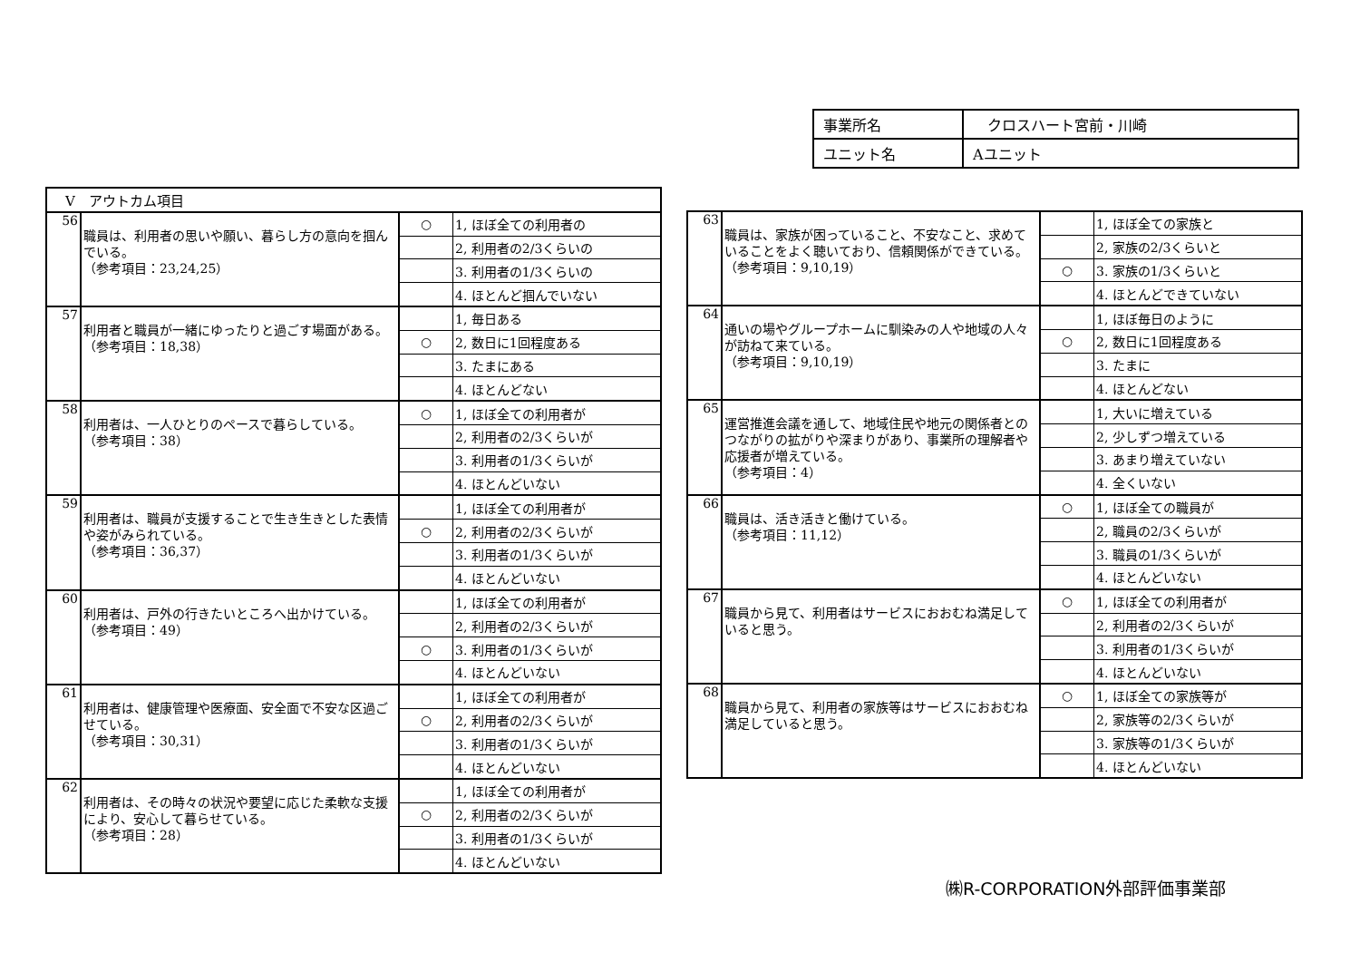| 事業所名 | クロスハート宮前・川崎 |
| ユニット名 | Aユニット |
| Ⅴ アウトカム項目 | | | |
| 56 | 職員は、利用者の思いや願い、暮らし方の意向を掴んでいる。 （参考項目：23,24,25） | ○ | 1, ほぼ全ての利用者の |
| | | | 2, 利用者の2/3くらいの |
| | | | 3. 利用者の1/3くらいの |
| | | | 4. ほとんど掴んでいない |
| 57 | 利用者と職員が一緒にゆったりと過ごす場面がある。 （参考項目：18,38） | | 1, 毎日ある |
| | | ○ | 2, 数日に1回程度ある |
| | | | 3. たまにある |
| | | | 4. ほとんどない |
| 58 | 利用者は、一人ひとりのペースで暮らしている。 （参考項目：38） | ○ | 1, ほぼ全ての利用者が |
| | | | 2, 利用者の2/3くらいが |
| | | | 3. 利用者の1/3くらいが |
| | | | 4. ほとんどいない |
| 59 | 利用者は、職員が支援することで生き生きとした表情や姿がみられている。 （参考項目：36,37） | | 1, ほぼ全ての利用者が |
| | | ○ | 2, 利用者の2/3くらいが |
| | | | 3. 利用者の1/3くらいが |
| | | | 4. ほとんどいない |
| 60 | 利用者は、戸外の行きたいところへ出かけている。 （参考項目：49） | | 1, ほぼ全ての利用者が |
| | | | 2, 利用者の2/3くらいが |
| | | ○ | 3. 利用者の1/3くらいが |
| | | | 4. ほとんどいない |
| 61 | 利用者は、健康管理や医療面、安全面で不安な区過ごせている。 （参考項目：30,31） | | 1, ほぼ全ての利用者が |
| | | ○ | 2, 利用者の2/3くらいが |
| | | | 3. 利用者の1/3くらいが |
| | | | 4. ほとんどいない |
| 62 | 利用者は、その時々の状況や要望に応じた柔軟な支援により、安心して暮らせている。 （参考項目：28） | | 1, ほぼ全ての利用者が |
| | | ○ | 2, 利用者の2/3くらいが |
| | | | 3. 利用者の1/3くらいが |
| | | | 4. ほとんどいない |
| 63 | 職員は、家族が困っていること、不安なこと、求めていることをよく聴いており、信頼関係ができている。 （参考項目：9,10,19） | | 1, ほぼ全ての家族と |
| | | | 2, 家族の2/3くらいと |
| | | ○ | 3. 家族の1/3くらいと |
| | | | 4. ほとんどできていない |
| 64 | 通いの場やグループホームに馴染みの人や地域の人々が訪ねて来ている。 （参考項目：9,10,19） | | 1, ほぼ毎日のように |
| | | ○ | 2, 数日に1回程度ある |
| | | | 3. たまに |
| | | | 4. ほとんどない |
| 65 | 運営推進会議を通して、地域住民や地元の関係者とのつながりの拡がりや深まりがあり、事業所の理解者や応援者が増えている。 （参考項目：4） | | 1, 大いに増えている |
| | | | 2, 少しずつ増えている |
| | | | 3. あまり増えていない |
| | | | 4. 全くいない |
| 66 | 職員は、活き活きと働けている。 （参考項目：11,12） | ○ | 1, ほぼ全ての職員が |
| | | | 2, 職員の2/3くらいが |
| | | | 3. 職員の1/3くらいが |
| | | | 4. ほとんどいない |
| 67 | 職員から見て、利用者はサービスにおおむね満足していると思う。 | ○ | 1, ほぼ全ての利用者が |
| | | | 2, 利用者の2/3くらいが |
| | | | 3. 利用者の1/3くらいが |
| | | | 4. ほとんどいない |
| 68 | 職員から見て、利用者の家族等はサービスにおおむね満足していると思う。 | ○ | 1, ほぼ全ての家族等が |
| | | | 2, 家族等の2/3くらいが |
| | | | 3. 家族等の1/3くらいが |
| | | | 4. ほとんどいない |
㈱R-CORPORATION外部評価事業部